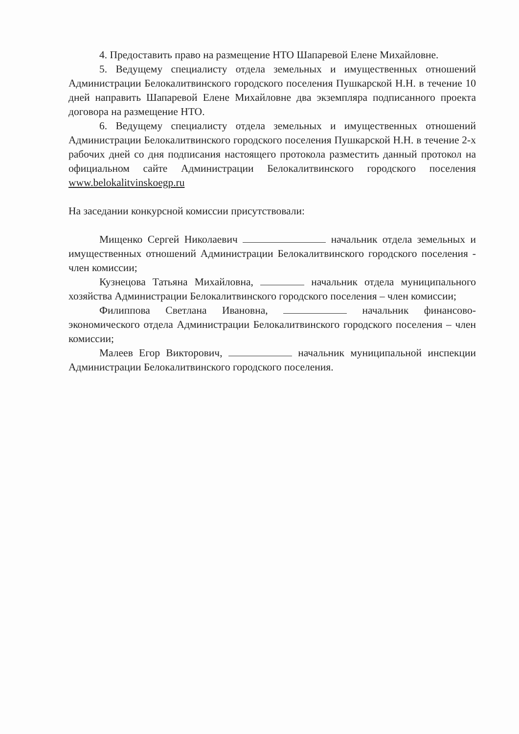4. Предоставить право на размещение НТО Шапаревой Елене Михайловне.
5. Ведущему специалисту отдела земельных и имущественных отношений Администрации Белокалитвинского городского поселения Пушкарской Н.Н. в течение 10 дней направить Шапаревой Елене Михайловне два экземпляра подписанного проекта договора на размещение НТО.
6. Ведущему специалисту отдела земельных и имущественных отношений Администрации Белокалитвинского городского поселения Пушкарской Н.Н. в течение 2-х рабочих дней со дня подписания настоящего протокола разместить данный протокол на официальном сайте Администрации Белокалитвинского городского поселения www.belokalitvinskoegp.ru
На заседании конкурсной комиссии присутствовали:
Мищенко Сергей Николаевич начальник отдела земельных и имущественных отношений Администрации Белокалитвинского городского поселения - член комиссии;
Кузнецова Татьяна Михайловна, начальник отдела муниципального хозяйства Администрации Белокалитвинского городского поселения – член комиссии;
Филиппова Светлана Ивановна, начальник финансово-экономического отдела Администрации Белокалитвинского городского поселения – член комиссии;
Малеев Егор Викторович, начальник муниципальной инспекции Администрации Белокалитвинского городского поселения.